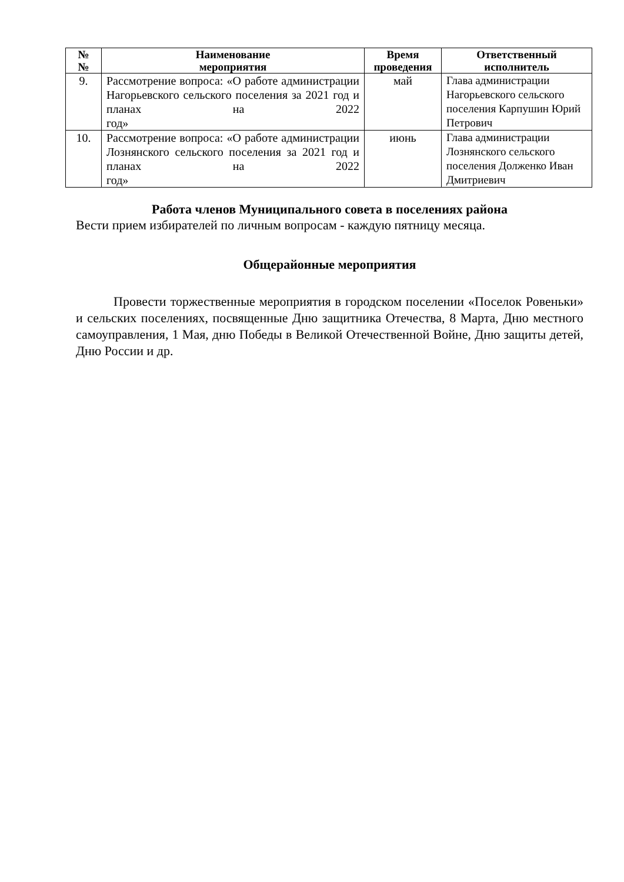| № № | Наименование мероприятия | Время проведения | Ответственный исполнитель |
| --- | --- | --- | --- |
| 9. | Рассмотрение вопроса: «О работе администрации Нагорьевского сельского поселения за 2021 год и планах на 2022 год» | май | Глава администрации Нагорьевского сельского поселения Карпушин Юрий Петрович |
| 10. | Рассмотрение вопроса: «О работе администрации Лознянского сельского поселения за 2021 год и планах на 2022 год» | июнь | Глава администрации Лознянского сельского поселения Долженко Иван Дмитриевич |
Работа членов Муниципального совета в поселениях района
Вести прием избирателей по личным вопросам - каждую пятницу месяца.
Общерайонные мероприятия
Провести торжественные мероприятия в городском поселении «Поселок Ровеньки» и сельских поселениях, посвященные Дню защитника Отечества, 8 Марта, Дню местного самоуправления, 1 Мая, дню Победы в Великой Отечественной Войне, Дню защиты детей, Дню России и др.